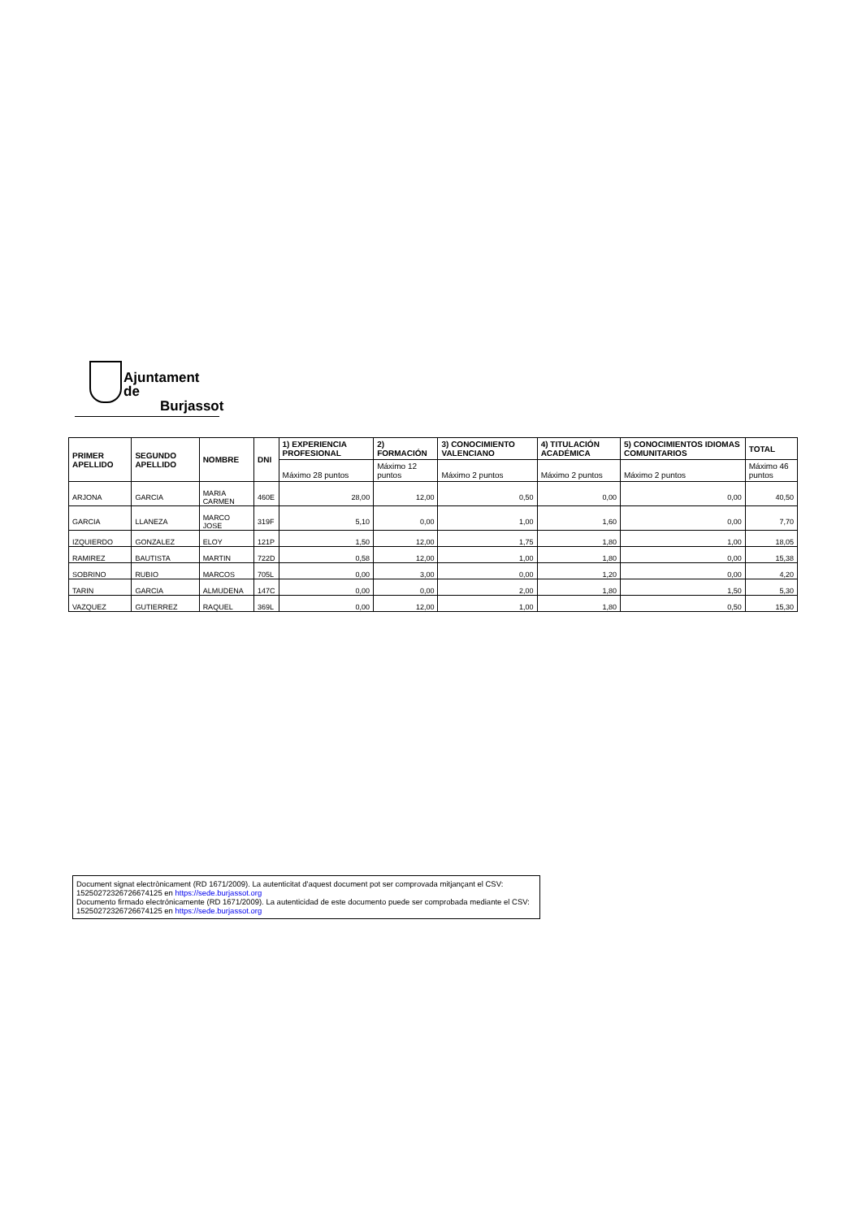Ajuntament de
Burjassot
| PRIMER APELLIDO | SEGUNDO APELLIDO | NOMBRE | DNI | 1) EXPERIENCIA PROFESIONAL | 2) FORMACIÓN | 3) CONOCIMIENTO VALENCIANO | 4) TITULACIÓN ACADÉMICA | 5) CONOCIMIENTOS IDIOMAS COMUNITARIOS | TOTAL |
| --- | --- | --- | --- | --- | --- | --- | --- | --- | --- |
| | | | | Máximo 28 puntos | Máximo 12 puntos | Máximo 2 puntos | Máximo 2 puntos | Máximo 2 puntos | Máximo 46 puntos |
| ARJONA | GARCIA | MARIA CARMEN | 460E | 28,00 | 12,00 | 0,50 | 0,00 | 0,00 | 40,50 |
| GARCIA | LLANEZA | MARCO JOSE | 319F | 5,10 | 0,00 | 1,00 | 1,60 | 0,00 | 7,70 |
| IZQUIERDO | GONZALEZ | ELOY | 121P | 1,50 | 12,00 | 1,75 | 1,80 | 1,00 | 18,05 |
| RAMIREZ | BAUTISTA | MARTIN | 722D | 0,58 | 12,00 | 1,00 | 1,80 | 0,00 | 15,38 |
| SOBRINO | RUBIO | MARCOS | 705L | 0,00 | 3,00 | 0,00 | 1,20 | 0,00 | 4,20 |
| TARIN | GARCIA | ALMUDENA | 147C | 0,00 | 0,00 | 2,00 | 1,80 | 1,50 | 5,30 |
| VAZQUEZ | GUTIERREZ | RAQUEL | 369L | 0,00 | 12,00 | 1,00 | 1,80 | 0,50 | 15,30 |
Document signat electrònicament (RD 1671/2009). La autenticitat d'aquest document pot ser comprovada mitjançant el CSV: 15250272326726674125 en https://sede.burjassot.org
Documento firmado electrónicamente (RD 1671/2009). La autenticidad de este documento puede ser comprobada mediante el CSV: 15250272326726674125 en https://sede.burjassot.org